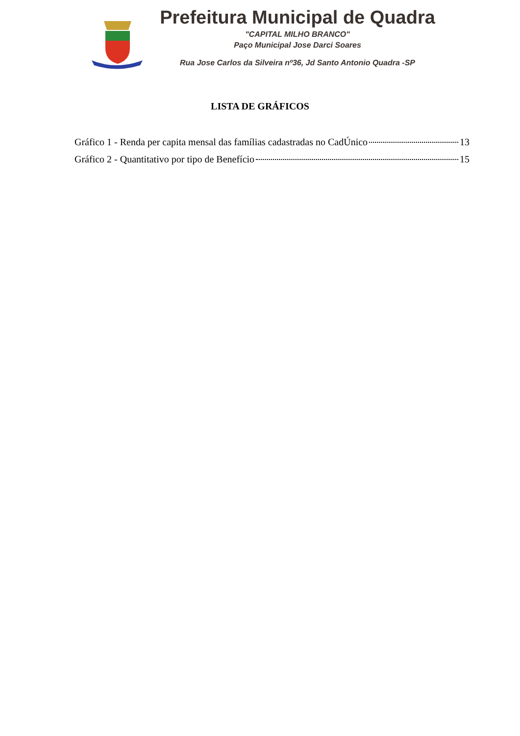Prefeitura Municipal de Quadra
"CAPITAL MILHO BRANCO"
Paço Municipal Jose Darci Soares
Rua Jose Carlos da Silveira nº36, Jd Santo Antonio Quadra -SP
LISTA DE GRÁFICOS
Gráfico 1 - Renda per capita mensal das famílias cadastradas no CadÚnico 13
Gráfico 2 - Quantitativo por tipo de Benefício 15